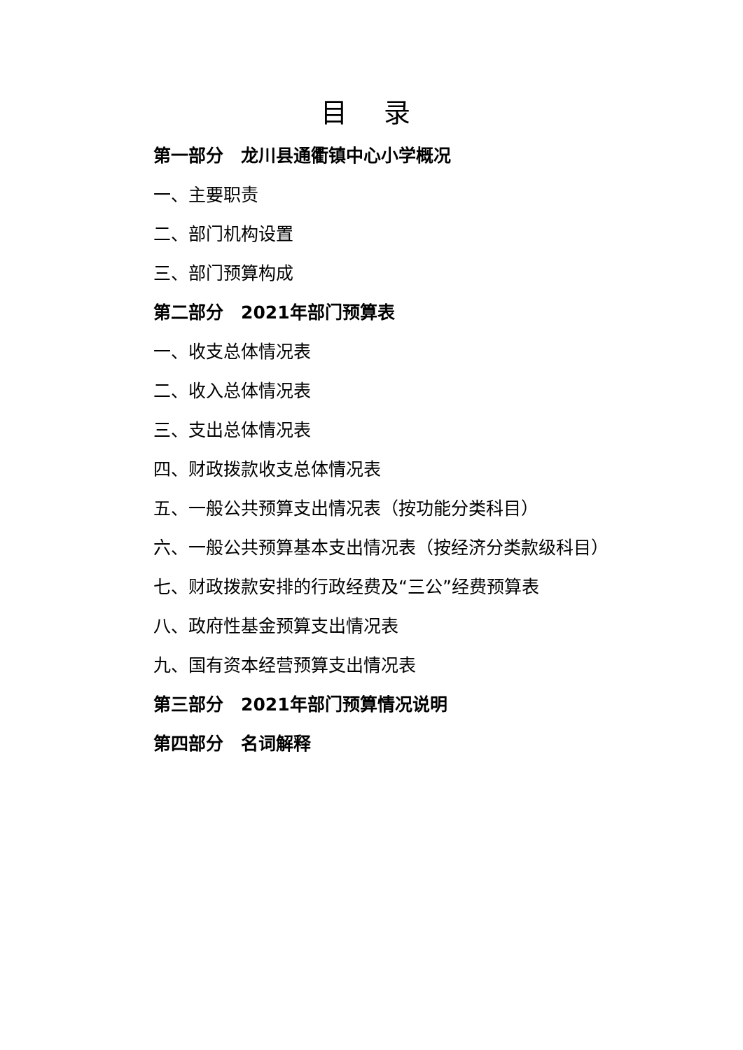目 录
第一部分　龙川县通衢镇中心小学概况
一、主要职责
二、部门机构设置
三、部门预算构成
第二部分　2021年部门预算表
一、收支总体情况表
二、收入总体情况表
三、支出总体情况表
四、财政拨款收支总体情况表
五、一般公共预算支出情况表（按功能分类科目）
六、一般公共预算基本支出情况表（按经济分类款级科目）
七、财政拨款安排的行政经费及“三公”经费预算表
八、政府性基金预算支出情况表
九、国有资本经营预算支出情况表
第三部分　2021年部门预算情况说明
第四部分　名词解释